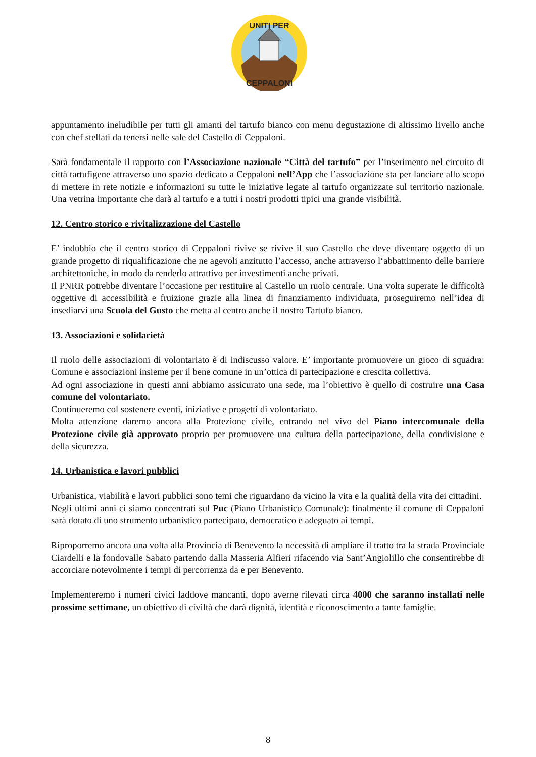UNITI PER
CEPPALONI
appuntamento ineludibile per tutti gli amanti del tartufo bianco con menu degustazione di altissimo livello anche con chef stellati da tenersi nelle sale del Castello di Ceppaloni.
Sarà fondamentale il rapporto con l’Associazione nazionale “Città del tartufo” per l’inserimento nel circuito di città tartufigene attraverso uno spazio dedicato a Ceppaloni nell’App che l’associazione sta per lanciare allo scopo di mettere in rete notizie e informazioni su tutte le iniziative legate al tartufo organizzate sul territorio nazionale. Una vetrina importante che darà al tartufo e a tutti i nostri prodotti tipici una grande visibilità.
12. Centro storico e rivitalizzazione del Castello
E’ indubbio che il centro storico di Ceppaloni rivive se rivive il suo Castello che deve diventare oggetto di un grande progetto di riqualificazione che ne agevoli anzitutto l’accesso, anche attraverso l‘abbattimento delle barriere architettoniche, in modo da renderlo attrattivo per investimenti anche privati.
Il PNRR potrebbe diventare l’occasione per restituire al Castello un ruolo centrale. Una volta superate le difficoltà oggettive di accessibilità e fruizione grazie alla linea di finanziamento individuata, proseguiremo nell’idea di insediarvi una Scuola del Gusto che metta al centro anche il nostro Tartufo bianco.
13. Associazioni e solidarietà
Il ruolo delle associazioni di volontariato è di indiscusso valore. E’ importante promuovere un gioco di squadra: Comune e associazioni insieme per il bene comune in un’ottica di partecipazione e crescita collettiva.
Ad ogni associazione in questi anni abbiamo assicurato una sede, ma l’obiettivo è quello di costruire una Casa comune del volontariato.
Continueremo col sostenere eventi, iniziative e progetti di volontariato.
Molta attenzione daremo ancora alla Protezione civile, entrando nel vivo del Piano intercomunale della Protezione civile già approvato proprio per promuovere una cultura della partecipazione, della condivisione e della sicurezza.
14. Urbanistica e lavori pubblici
Urbanistica, viabilità e lavori pubblici sono temi che riguardano da vicino la vita e la qualità della vita dei cittadini.
Negli ultimi anni ci siamo concentrati sul Puc (Piano Urbanistico Comunale): finalmente il comune di Ceppaloni sarà dotato di uno strumento urbanistico partecipato, democratico e adeguato ai tempi.
Riproporremo ancora una volta alla Provincia di Benevento la necessità di ampliare il tratto tra la strada Provinciale Ciardelli e la fondovalle Sabato partendo dalla Masseria Alfieri rifacendo via Sant’Angiolillo che consentirebbe di accorciare notevolmente i tempi di percorrenza da e per Benevento.
Implementeremo i numeri civici laddove mancanti, dopo averne rilevati circa 4000 che saranno installati nelle prossime settimane, un obiettivo di civiltà che darà dignità, identità e riconoscimento a tante famiglie.
8